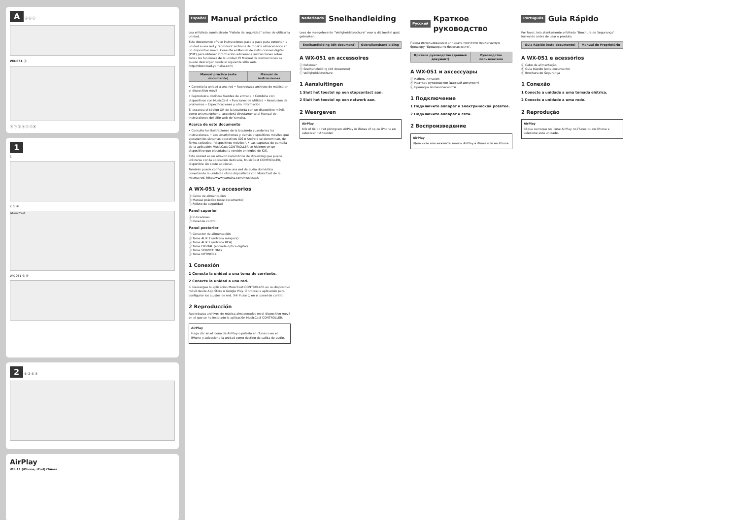A ⓐ ⓑ ⓒ
WX-051 ⓓ
ⓔ ⓕ ⓖ ⓗ ⓘ ⓙ ⓚ
1
1
2 ① ②
MusicCast
WX-051 ③ ④
2 ① ② ③ ④
AirPlay
iOS 11 (iPhone, iPod) iTunes
Español Manual práctico
Lea el folleto suministrado "Folleto de seguridad" antes de utilizar la unidad.
Este documento ofrece instrucciones paso a paso para conectar la unidad a una red y reproducir archivos de música almacenados en un dispositivo móvil. Consulte el Manual de instrucciones digital (PDF) para obtener información adicional e instrucciones sobre todas las funciones de la unidad. El Manual de instrucciones se puede descargar desde el siguiente sitio web. http://download.yamaha.com/
| Manual práctico (este documento) | Manual de instrucciones |
| --- | --- |
• Conecte la unidad a una red • Reproduzca archivos de música en el dispositivo móvil
• Reproduzca distintas fuentes de entrada • Combine con dispositivos con MusicCast • Funciones de utilidad • Resolución de problemas • Especificaciones y otra información
Si escanea el código QR de la izquierda con un dispositivo móvil, como un smartphone, accederá directamente al Manual de instrucciones del sitio web de Yamaha.
Acerca de este documento
• Consulte las ilustraciones de la izquierda cuando lea las instrucciones. • Los smartphones y demás dispositivos móviles que ejecuten los sistemas operativos iOS o Android se denominan, de forma colectiva, "dispositivos móviles". • Las capturas de pantalla de la aplicación MusicCast CONTROLLER se hicieron en un dispositivo que ejecutaba la versión en inglés de iOS.
Esta unidad es un altavoz inalámbrico de streaming que puede utilizarse con la aplicación dedicada, MusicCast CONTROLLER, disponible sin coste adicional.
También puede configurarse una red de audio doméstica conectando la unidad a otros dispositivos con MusicCast de la misma red. http://www.yamaha.com/musiccast/
A WX-051 y accesorios
ⓐ Cable de alimentación
ⓑ Manual práctico (este documento)
ⓒ Folleto de seguridad
Panel superior
ⓓ Indicadores
ⓔ Panel de control
Panel posterior
ⓕ Conector de alimentación
ⓖ Toma AUX 1 (entrada minijack)
ⓗ Toma AUX 2 (entrada RCA)
ⓘ Toma DIGITAL (entrada óptica digital)
ⓙ Toma SERVICE ONLY
ⓚ Toma NETWORK
1 Conexión
1 Conecte la unidad a una toma de corriente.
2 Conecte la unidad a una red.
① Descargue la aplicación MusicCast CONTROLLER en su dispositivo móvil desde App Store o Google Play. ② Utilice la aplicación para configurar los ajustes de red. ③④ Pulse ⏻ en el panel de control.
2 Reproducción
Reproduzca archivos de música almacenados en el dispositivo móvil en el que se ha instalado la aplicación MusicCast CONTROLLER.
AirPlay
Haga clic en el icono de AirPlay o púlselo en iTunes o en el iPhone y seleccione la unidad como destino de salida de audio.
Nederlands Snelhandleiding
Lees de meegeleverde "Veiligheidsbrochure" voor u dit toestel gaat gebruiken.
| Snelhandleiding (dit document) | Gebruikershandleiding |
| --- | --- |
A WX-051 en accessoires
ⓐ Netsnoer
ⓑ Snelhandleiding (dit document)
ⓒ Veiligheidsbrochure
1 Aansluitingen
1 Sluit het toestel op een stopcontact aan.
2 Sluit het toestel op een netwerk aan.
2 Weergeven
AirPlay
Klik of tik op het pictogram AirPlay in iTunes of op de iPhone en selecteer het toestel.
Русский Краткое руководство
Перед использованием аппарата прочтите прилагаемую брошюру "Брошюра по безопасности".
| Краткое руководство (данный документ) | Руководство пользователя |
| --- | --- |
A WX-051 и аксессуары
ⓐ Кабель питания
ⓑ Краткое руководство (данный документ)
ⓒ Брошюра по безопасности
1 Подключение
1 Подключите аппарат к электрической розетке.
2 Подключите аппарат к сети.
2 Воспроизведение
AirPlay
Щелкните или нажмите значок AirPlay в iTunes или на iPhone.
Português Guia Rápido
Por favor, leia atentamente o folheto "Brochura de Segurança" fornecido antes de usar o produto.
| Guia Rápido (este documento) | Manual do Proprietário |
| --- | --- |
A WX-051 e acessórios
ⓐ Cabo de alimentação
ⓑ Guia Rápido (este documento)
ⓒ Brochura de Segurança
1 Conexão
1 Conecte a unidade a uma tomada elétrica.
2 Conecte a unidade a uma rede.
2 Reprodução
AirPlay
Clique ou toque no ícone AirPlay no iTunes ou no iPhone e selecione esta unidade.